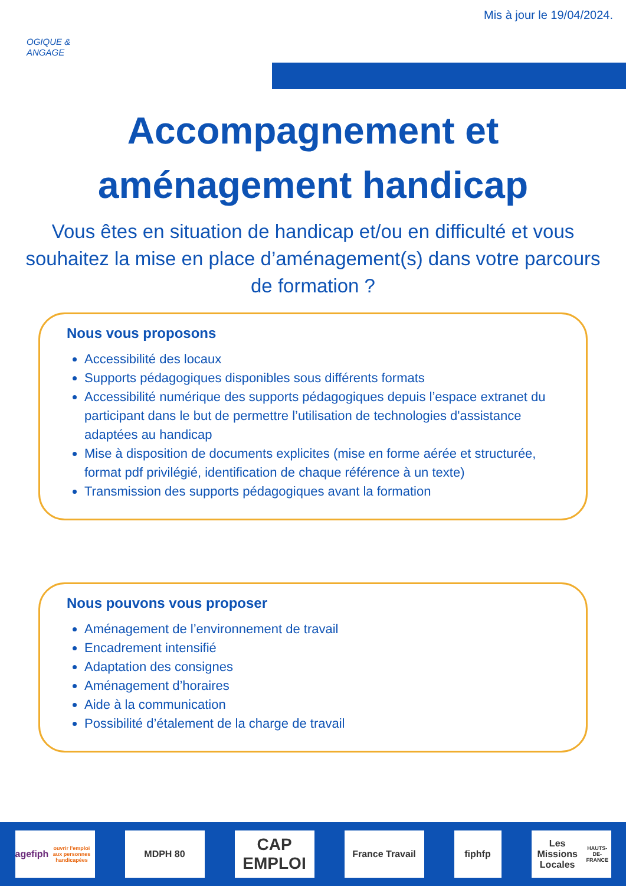Mis à jour le 19/04/2024.
OGIQUE &
ANGAGE
Accompagnement et
aménagement handicap
Vous êtes en situation de handicap et/ou en difficulté et vous souhaitez la mise en place d’aménagement(s) dans votre parcours de formation ?
Nous vous proposons
Accessibilité des locaux
Supports pédagogiques disponibles sous différents formats
Accessibilité numérique des supports pédagogiques depuis l’espace extranet du participant dans le but de permettre l’utilisation de technologies d'assistance adaptées au handicap
Mise à disposition de documents explicites (mise en forme aérée et structurée, format pdf privilégié, identification de chaque référence à un texte)
Transmission des supports pédagogiques avant la formation
Nous pouvons vous proposer
Aménagement de l’environnement de travail
Encadrement intensifié
Adaptation des consignes
Aménagement d’horaires
Aide à la communication
Possibilité d’étalement de la charge de travail
agefiph
ouvrir l'emploi aux personnes handicapées
MDPH 80
CAP EMPLOI
France Travail fiphfp
Les Missions Locales
HAUTS-DE-FRANCE